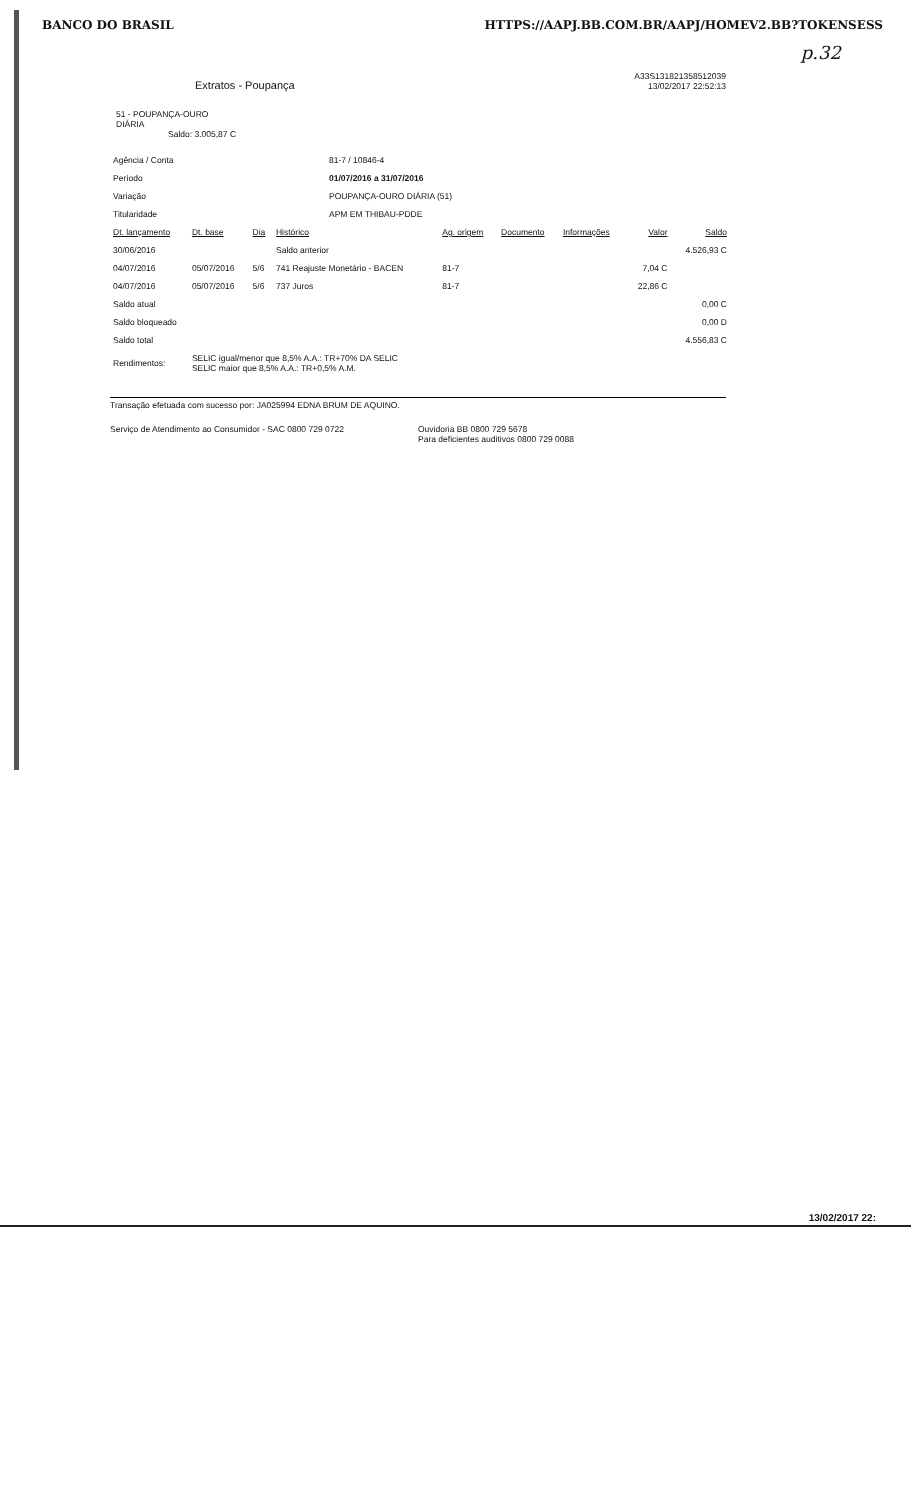BANCO DO BRASIL HTTPS://AAPJ.BB.COM.BR/AAPJ/HOMEV2.BB?TOKENSESS
p.32
Extratos - Poupança
A33S131821358512039
13/02/2017 22:52:13
51 - POUPANÇA-OURO
DIÁRIA
Saldo: 3.005,87 C
| Agência / Conta | 81-7 / 10846-4 |
| Período | 01/07/2016 a 31/07/2016 |
| Variação | POUPANÇA-OURO DIÁRIA (51) |
| Titularidade | APM EM THIBAU-PDDE |
| Dt. lançamento | Dt. base | Dia | Histórico | Ag. origem | Documento | Informações | Valor | Saldo |
| --- | --- | --- | --- | --- | --- | --- | --- | --- |
| 30/06/2016 | | | Saldo anterior | | | | | 4.526,93 C |
| 04/07/2016 | 05/07/2016 | 5/6 | 741 Reajuste Monetário - BACEN | 81-7 | | | 7,04 C | |
| 04/07/2016 | 05/07/2016 | 5/6 | 737 Juros | 81-7 | | | 22,86 C | |
| Saldo atual | | | | | | | | 0,00 C |
| Saldo bloqueado | | | | | | | | 0,00 D |
| Saldo total | | | | | | | | 4.556,83 C |
| Rendimentos: | SELIC igual/menor que 8,5% A.A.: TR+70% DA SELIC SELIC maior que 8,5% A.A.: TR+0,5% A.M. | | | | | | | |
Transação efetuada com sucesso por: JA025994 EDNA BRUM DE AQUINO.
Serviço de Atendimento ao Consumidor - SAC 0800 729 0722
Ouvidoria BB 0800 729 5678
Para deficientes auditivos 0800 729 0088
13/02/2017 22: